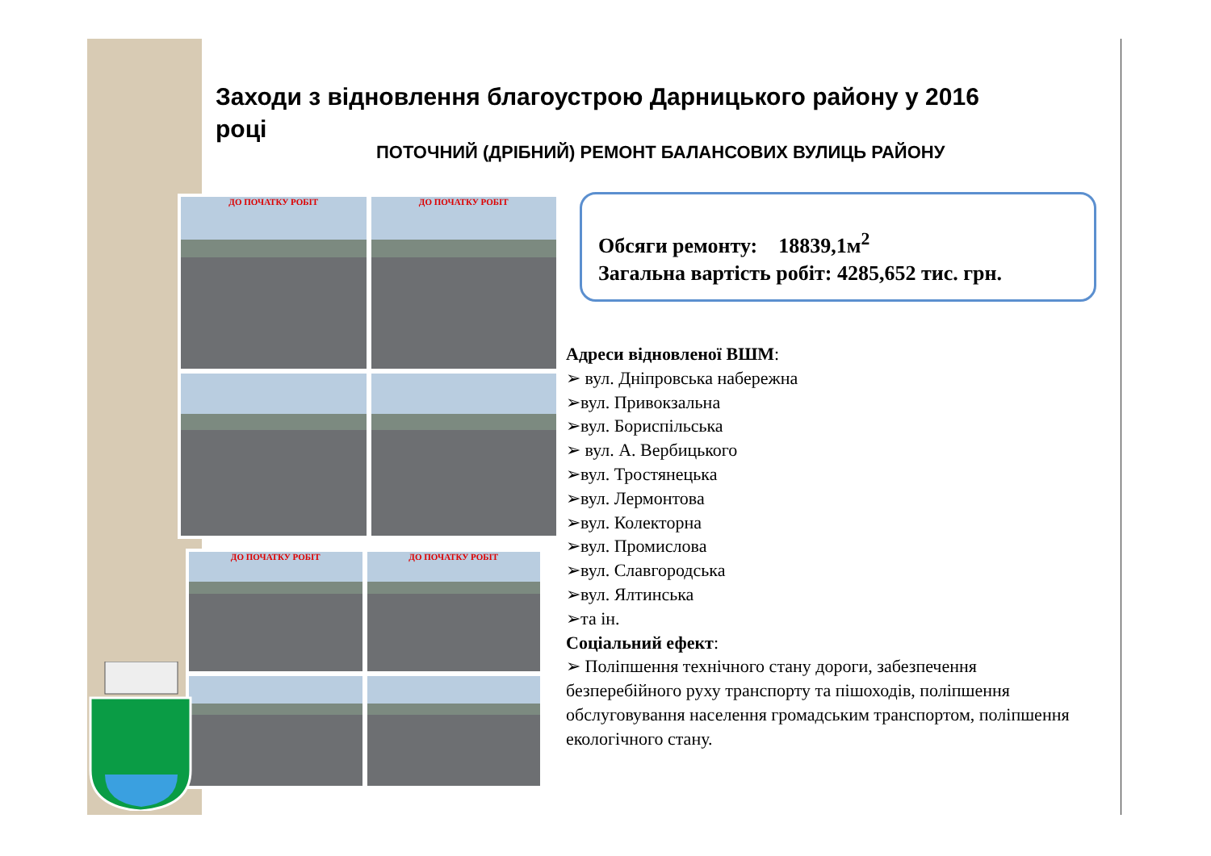Заходи з відновлення благоустрою Дарницького району у 2016 році
ПОТОЧНИЙ (ДРІБНИЙ) РЕМОНТ БАЛАНСОВИХ ВУЛИЦЬ РАЙОНУ
ДО ПОЧАТКУ РОБІТ
ДО ПОЧАТКУ РОБІТ
ДО ПОЧАТКУ РОБІТ
ДО ПОЧАТКУ РОБІТ
Обсяги ремонту: 18839,1м<sup>2</sup>
Загальна вартість робіт: 4285,652 тис. грн.
Адреси відновленої ВШМ:
➢ вул. Дніпровська набережна
➢вул. Привокзальна
➢вул. Бориспільська
➢ вул. А. Вербицького
➢вул. Тростянецька
➢вул. Лермонтова
➢вул. Колекторна
➢вул. Промислова
➢вул. Славгородська
➢вул. Ялтинська
➢та ін.
Соціальний ефект:
➢ Поліпшення технічного стану дороги, забезпечення безперебійного руху транспорту та пішоходів, поліпшення обслуговування населення громадським транспортом, поліпшення екологічного стану.